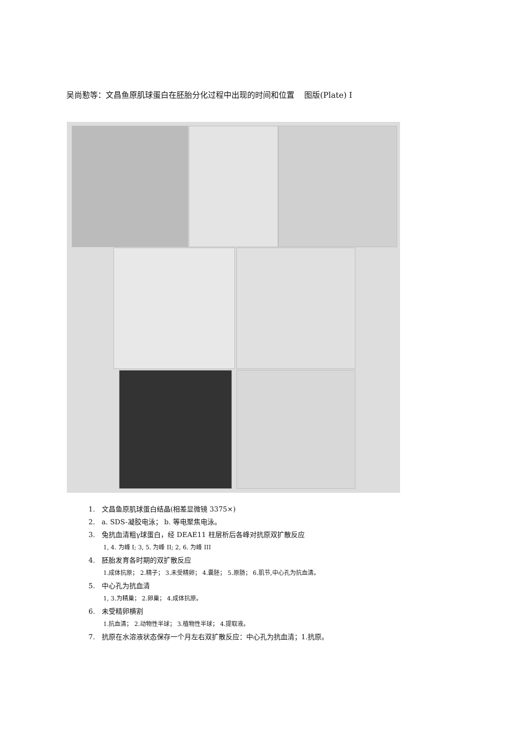吴尚懃等：文昌鱼原肌球蛋白在胚胎分化过程中出现的时间和位置 图版(Plate) I
1. 文昌鱼原肌球蛋白结晶(相差显微镜 3375×)
2. a. SDS-凝胶电泳； b. 等电聚焦电泳。
3. 兔抗血清粗γ球蛋白，经 DEAE11 柱层析后各峰对抗原双扩散反应
1, 4. 为峰 I; 3, 5. 为峰 II; 2, 6. 为峰 III
4. 胚胎发育各时期的双扩散反应
1.成体抗原； 2.精子； 3.未受精卵； 4.囊胚； 5.原肠； 6.肌节,中心孔为抗血清。
5. 中心孔为抗血清
1, 3.为精巢； 2.卵巢； 4.成体抗原。
6. 未受精卵横割
1.抗血清； 2.动物性半球； 3.植物性半球； 4.提取液。
7. 抗原在水溶液状态保存一个月左右双扩散反应：中心孔为抗血清；1.抗原。